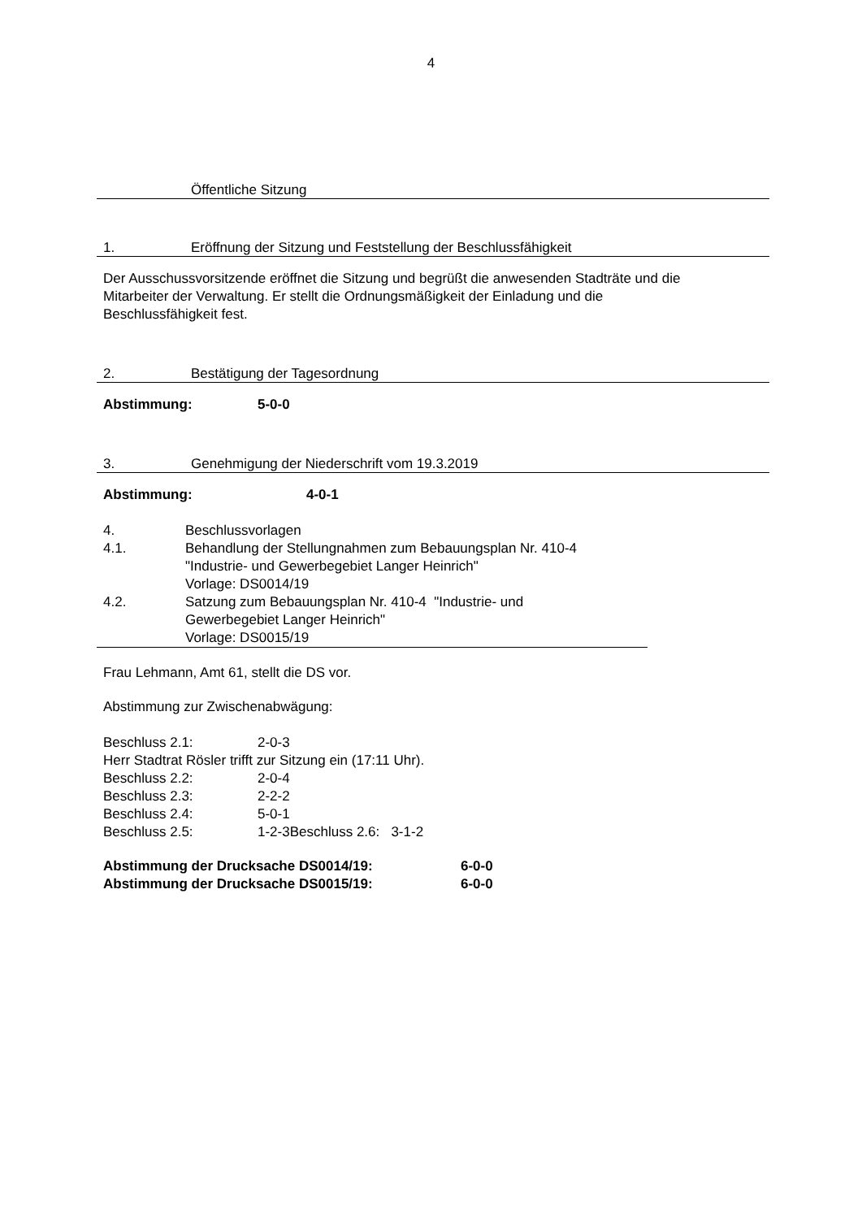4
Öffentliche Sitzung
1. Eröffnung der Sitzung und Feststellung der Beschlussfähigkeit
Der Ausschussvorsitzende eröffnet die Sitzung und begrüßt die anwesenden Stadträte und die
Mitarbeiter der Verwaltung. Er stellt die Ordnungsmäßigkeit der Einladung und die
Beschlussfähigkeit fest.
2. Bestätigung der Tagesordnung
Abstimmung: 5-0-0
3. Genehmigung der Niederschrift vom 19.3.2019
Abstimmung: 4-0-1
4. Beschlussvorlagen
4.1. Behandlung der Stellungnahmen zum Bebauungsplan Nr. 410-4
"Industrie- und Gewerbegebiet Langer Heinrich"
Vorlage: DS0014/19
4.2. Satzung zum Bebauungsplan Nr. 410-4 "Industrie- und
Gewerbegebiet Langer Heinrich"
Vorlage: DS0015/19
Frau Lehmann, Amt 61, stellt die DS vor.
Abstimmung zur Zwischenabwägung:
Beschluss 2.1: 2-0-3
Herr Stadtrat Rösler trifft zur Sitzung ein (17:11 Uhr).
Beschluss 2.2: 2-0-4
Beschluss 2.3: 2-2-2
Beschluss 2.4: 5-0-1
Beschluss 2.5: 1-2-3Beschluss 2.6: 3-1-2
Abstimmung der Drucksache DS0014/19: 6-0-0
Abstimmung der Drucksache DS0015/19: 6-0-0